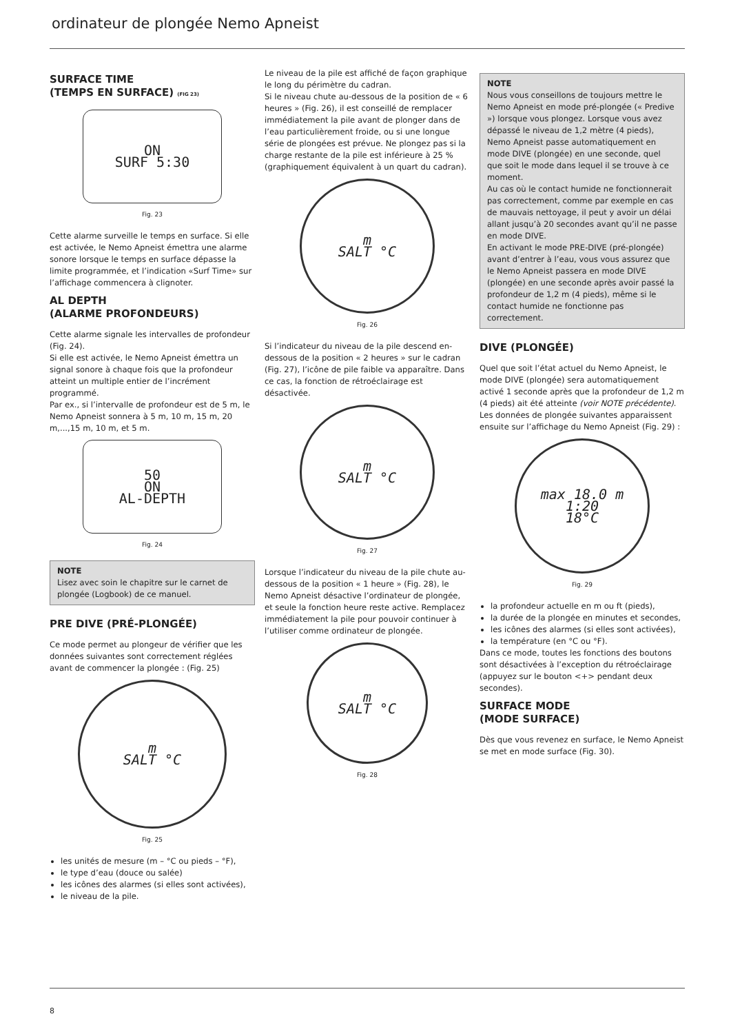ordinateur de plongée Nemo Apneist
SURFACE TIME
(TEMPS EN SURFACE) (FIG 23)
ON
SURF 5:30
Fig. 23
Cette alarme surveille le temps en surface. Si elle est activée, le Nemo Apneist émettra une alarme sonore lorsque le temps en surface dépasse la limite programmée, et l’indication «Surf Time» sur l’affichage commencera à clignoter.
AL DEPTH
(ALARME PROFONDEURS)
Cette alarme signale les intervalles de profondeur (Fig. 24).
Si elle est activée, le Nemo Apneist émettra un signal sonore à chaque fois que la profondeur atteint un multiple entier de l’incrément programmé.
Par ex., si l’intervalle de profondeur est de 5 m, le Nemo Apneist sonnera à 5 m, 10 m, 15 m, 20 m,...,15 m, 10 m, et 5 m.
50
ON
AL-DEPTH
Fig. 24
NOTE
Lisez avec soin le chapitre sur le carnet de plongée (Logbook) de ce manuel.
PRE DIVE (PRÉ-PLONGÉE)
Ce mode permet au plongeur de vérifier que les données suivantes sont correctement réglées avant de commencer la plongée : (Fig. 25)
m
SALT °C
Fig. 25
les unités de mesure (m – °C ou pieds – °F),
le type d’eau (douce ou salée)
les icônes des alarmes (si elles sont activées),
le niveau de la pile.
Le niveau de la pile est affiché de façon graphique le long du périmètre du cadran.
Si le niveau chute au-dessous de la position de « 6 heures » (Fig. 26), il est conseillé de remplacer immédiatement la pile avant de plonger dans de l’eau particulièrement froide, ou si une longue série de plongées est prévue. Ne plongez pas si la charge restante de la pile est inférieure à 25 % (graphiquement équivalent à un quart du cadran).
m
SALT °C
Fig. 26
Si l’indicateur du niveau de la pile descend en-dessous de la position « 2 heures » sur le cadran (Fig. 27), l’icône de pile faible va apparaître. Dans ce cas, la fonction de rétroéclairage est désactivée.
m
SALT °C
Fig. 27
Lorsque l’indicateur du niveau de la pile chute au-dessous de la position « 1 heure » (Fig. 28), le Nemo Apneist désactive l’ordinateur de plongée, et seule la fonction heure reste active. Remplacez immédiatement la pile pour pouvoir continuer à l’utiliser comme ordinateur de plongée.
m
SALT °C
Fig. 28
NOTE
Nous vous conseillons de toujours mettre le Nemo Apneist en mode pré-plongée (« Predive ») lorsque vous plongez. Lorsque vous avez dépassé le niveau de 1,2 mètre (4 pieds), Nemo Apneist passe automatiquement en mode DIVE (plongée) en une seconde, quel que soit le mode dans lequel il se trouve à ce moment.
Au cas où le contact humide ne fonctionnerait pas correctement, comme par exemple en cas de mauvais nettoyage, il peut y avoir un délai allant jusqu’à 20 secondes avant qu’il ne passe en mode DIVE.
En activant le mode PRE-DIVE (pré-plongée) avant d’entrer à l’eau, vous vous assurez que le Nemo Apneist passera en mode DIVE (plongée) en une seconde après avoir passé la profondeur de 1,2 m (4 pieds), même si le contact humide ne fonctionne pas correctement.
DIVE (PLONGÉE)
Quel que soit l’état actuel du Nemo Apneist, le mode DIVE (plongée) sera automatiquement activé 1 seconde après que la profondeur de 1,2 m (4 pieds) ait été atteinte (voir NOTE précédente).
Les données de plongée suivantes apparaissent ensuite sur l’affichage du Nemo Apneist (Fig. 29) :
max 18.0 m
1:20
18°C
Fig. 29
la profondeur actuelle en m ou ft (pieds),
la durée de la plongée en minutes et secondes,
les icônes des alarmes (si elles sont activées),
la température (en °C ou °F).
Dans ce mode, toutes les fonctions des boutons sont désactivées à l’exception du rétroéclairage (appuyez sur le bouton <+> pendant deux secondes).
SURFACE MODE
(MODE SURFACE)
Dès que vous revenez en surface, le Nemo Apneist se met en mode surface (Fig. 30).
8